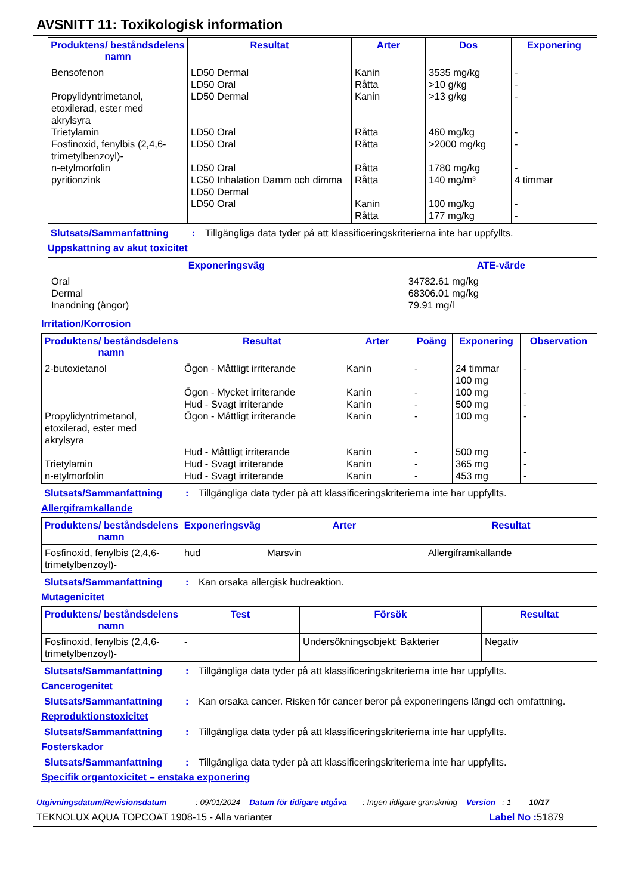AVSNITT 11: Toxikologisk information
| Produktens/ beståndsdelens namn | Resultat | Arter | Dos | Exponering |
| --- | --- | --- | --- | --- |
| Bensofenon Propylidyntrimetanol, etoxilerad, ester med akrylsyra Trietylamin Fosfinoxid, fenylbis (2,4,6-trimetylbenzoyl)- n-etylmorfolin pyritionzink | LD50 Dermal LD50 Oral LD50 Dermal LD50 Oral LD50 Oral LD50 Oral LC50 Inhalation Damm och dimma LD50 Dermal LD50 Oral | Kanin Råtta Kanin Råtta Råtta Råtta Råtta Kanin Råtta | 3535 mg/kg >10 g/kg >13 g/kg 460 mg/kg >2000 mg/kg 1780 mg/kg 140 mg/m³ 100 mg/kg 177 mg/kg | - - - - - - 4 timmar - - |
Slutsats/Sammanfattning: Tillgängliga data tyder på att klassificeringskriterierna inte har uppfyllts.
Uppskattning av akut toxicitet
| Exponeringsväg | ATE-värde |
| --- | --- |
| Oral Dermal Inandning (ångor) | 34782.61 mg/kg 68306.01 mg/kg 79.91 mg/l |
Irritation/Korrosion
| Produktens/ beståndsdelens namn | Resultat | Arter | Poäng | Exponering | Observation |
| --- | --- | --- | --- | --- | --- |
| 2-butoxietanol Propylidyntrimetanol, etoxilerad, ester med akrylsyra Trietylamin n-etylmorfolin | Ögon - Måttligt irriterande Ögon - Mycket irriterande Hud - Svagt irriterande Ögon - Måttligt irriterande Hud - Måttligt irriterande Hud - Svagt irriterande Hud - Svagt irriterande | Kanin Kanin Kanin Kanin Kanin Kanin Kanin | - - - - - - - | 24 timmar 100 mg 100 mg 500 mg 100 mg 500 mg 365 mg 453 mg | - - - - - - - |
Slutsats/Sammanfattning: Tillgängliga data tyder på att klassificeringskriterierna inte har uppfyllts.
Allergiframkallande
| Produktens/ beståndsdelens namn | Exponeringsväg | Arter | Resultat |
| --- | --- | --- | --- |
| Fosfinoxid, fenylbis (2,4,6-trimetylbenzoyl)- | hud | Marsvin | Allergiframkallande |
Slutsats/Sammanfattning: Kan orsaka allergisk hudreaktion.
Mutagenicitet
| Produktens/ beståndsdelens namn | Test | Försök | Resultat |
| --- | --- | --- | --- |
| Fosfinoxid, fenylbis (2,4,6-trimetylbenzoyl)- | - | Undersökningsobjekt: Bakterier | Negativ |
Slutsats/Sammanfattning: Tillgängliga data tyder på att klassificeringskriterierna inte har uppfyllts.
Cancerogenitet
Slutsats/Sammanfattning: Kan orsaka cancer. Risken för cancer beror på exponeringens längd och omfattning.
Reproduktionstoxicitet
Slutsats/Sammanfattning: Tillgängliga data tyder på att klassificeringskriterierna inte har uppfyllts.
Fosterskador
Slutsats/Sammanfattning: Tillgängliga data tyder på att klassificeringskriterierna inte har uppfyllts.
Specifik organtoxicitet – enstaka exponering
Utgivningsdatum/Revisionsdatum : 09/01/2024 Datum för tidigare utgåva : Ingen tidigare granskning Version : 1 10/17
TEKNOLUX AQUA TOPCOAT 1908-15 - Alla varianter Label No : 51879